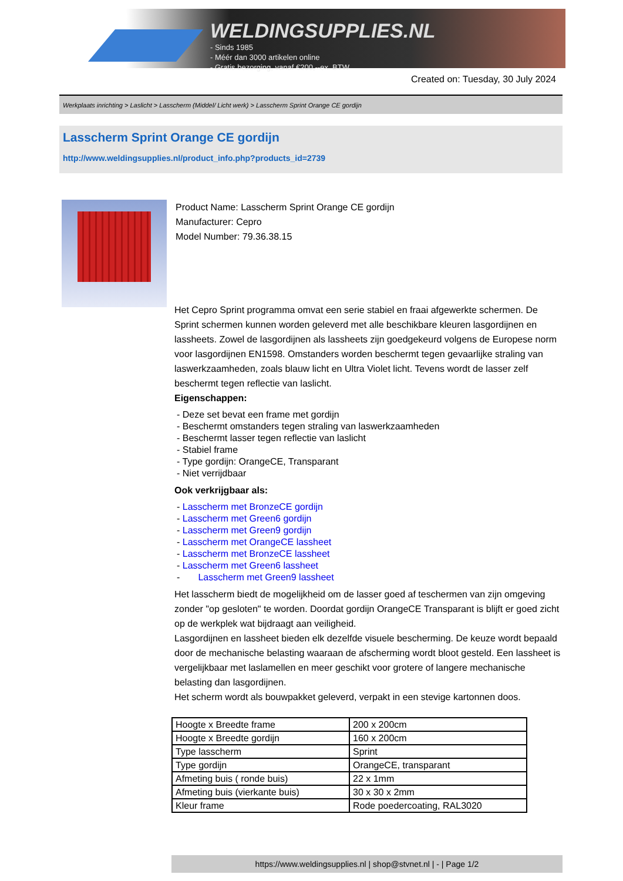WELDINGSUPPLIES.NL
- Sinds 1985
- Méér dan 3000 artikelen online
- Gratis bezorging, vanaf €200,--ex. BTW
Created on: Tuesday, 30 July 2024
Werkplaats inrichting > Laslicht > Lasscherm (Middel/ Licht werk) > Lasscherm Sprint Orange CE gordijn
Lasscherm Sprint Orange CE gordijn
http://www.weldingsupplies.nl/product_info.php?products_id=2739
Product Name: Lasscherm Sprint Orange CE gordijn
Manufacturer: Cepro
Model Number: 79.36.38.15
Het Cepro Sprint programma omvat een serie stabiel en fraai afgewerkte schermen. De Sprint schermen kunnen worden geleverd met alle beschikbare kleuren lasgordijnen en lassheets. Zowel de lasgordijnen als lassheets zijn goedgekeurd volgens de Europese norm voor lasgordijnen EN1598. Omstanders worden beschermt tegen gevaarlijke straling van laswerkzaamheden, zoals blauw licht en Ultra Violet licht. Tevens wordt de lasser zelf beschermt tegen reflectie van laslicht.
Eigenschappen:
- Deze set bevat een frame met gordijn
- Beschermt omstanders tegen straling van laswerkzaamheden
- Beschermt lasser tegen reflectie van laslicht
- Stabiel frame
- Type gordijn: OrangeCE, Transparant
- Niet verrijdbaar
Ook verkrijgbaar als:
- Lasscherm met BronzeCE gordijn
- Lasscherm met Green6 gordijn
- Lasscherm met Green9 gordijn
- Lasscherm met OrangeCE lassheet
- Lasscherm met BronzeCE lassheet
- Lasscherm met Green6 lassheet
- Lasscherm met Green9 lassheet
Het lasscherm biedt de mogelijkheid om de lasser goed af teschermen van zijn omgeving zonder "op gesloten" te worden. Doordat gordijn OrangeCE Transparant is blijft er goed zicht op de werkplek wat bijdraagt aan veiligheid.
Lasgordijnen en lassheet bieden elk dezelfde visuele bescherming. De keuze wordt bepaald door de mechanische belasting waaraan de afscherming wordt bloot gesteld. Een lassheet is vergelijkbaar met laslamellen en meer geschikt voor grotere of langere mechanische belasting dan lasgordijnen.
Het scherm wordt als bouwpakket geleverd, verpakt in een stevige kartonnen doos.
| Hoogte x Breedte frame | 200 x 200cm |
| Hoogte x Breedte gordijn | 160 x 200cm |
| Type lasscherm | Sprint |
| Type gordijn | OrangeCE, transparant |
| Afmeting buis ( ronde buis) | 22 x 1mm |
| Afmeting buis (vierkante buis) | 30 x 30 x 2mm |
| Kleur frame | Rode poedercoating, RAL3020 |
https://www.weldingsupplies.nl | shop@stvnet.nl | - | Page 1/2